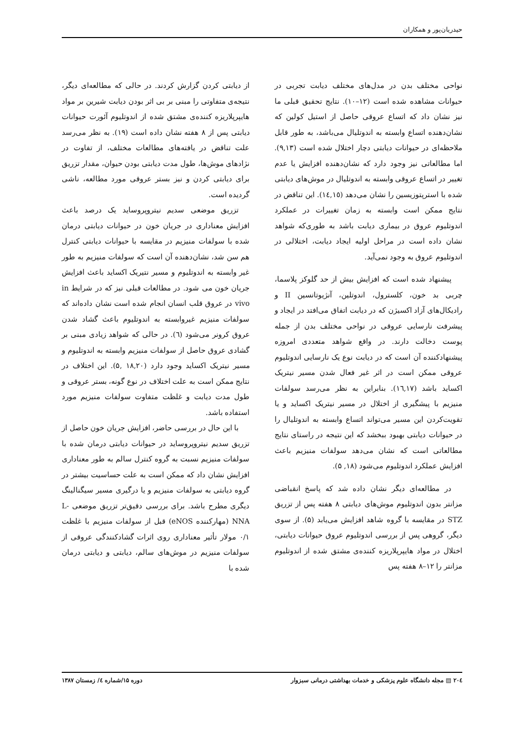حیدریان‌پور و همکاران
نواحی مختلف بدن در مدل‌های مختلف دیابت تجربی در حیوانات مشاهده شده است (۱۲–۱۰). نتایج تحقیق قبلی ما نیز نشان داد که اتساع عروقی حاصل از استیل کولین که نشان‌دهنده اتساع وابسته به اندوتلیال می‌باشد، به طور قابل ملاحظه‌ای در حیوانات دیابتی دچار اختلال شده است (۹,۱۳). اما مطالعاتی نیز وجود دارد که نشان‌دهنده افزایش یا عدم تغییر در اتساع عروقی وابسته به اندوتلیال در موش‌های دیابتی شده با استرپتوزیسین را نشان می‌دهد (۱٤,۱٥). این تناقض در نتایج ممکن است وابسته به زمان تغییرات در عملکرد اندوتلیوم عروق در بیماری دیابت باشد به طوری‌که شواهد نشان داده است در مراحل اولیه ایجاد دیابت، اختلالی در اندوتلیوم عروق به وجود نمی‌آید.
پیشنهاد شده است که افزایش بیش از حد گلوکز پلاسما، چربی بد خون، کلسترول، اندوتلین، آنژیوتانسین II و رادیکال‌های آزاد اکسیژن که در دیابت اتفاق می‌افتد در ایجاد و پیشرفت نارسایی عروقی در نواحی مختلف بدن از جمله پوست دخالت دارند. در واقع شواهد متعددی امروزه پیشنهادکننده آن است که در دیابت نوع یک نارسایی اندوتلیوم عروقی ممکن است در اثر غیر فعال شدن مسیر نیتریک اکساید باشد (۱٦,۱۷). بنابراین به نظر می‌رسد سولفات منیزیم با پیشگیری از اختلال در مسیر نیتریک اکساید و یا تقویت‌کردن این مسیر می‌تواند اتساع وابسته به اندوتلیال را در حیوانات دیابتی بهبود ببخشد که این نتیجه در راستای نتایج مطالعاتی است که نشان می‌دهد سولفات منیزیم باعث افزایش عملکرد اندوتلیوم می‌شود (۱۸, ۵).
در مطالعه‌ای دیگر نشان داده شد که پاسخ انقباضی مزانتر بدون اندوتلیوم موش‌های دیابتی ۸ هفته پس از تزریق STZ در مقایسه با گروه شاهد افزایش می‌یابد (۵). از سوی دیگر، گروهی پس از بررسی اندوتلیوم عروق حیوانات دیابتی، اختلال در مواد هایپرپلاریزه کننده‌ی مشتق شده از اندوتلیوم مزانتر را ۱۲–۸ هفته پس
از دیابتی کردن گزارش کردند. در حالی که مطالعه‌ای دیگر، نتیجه‌ی متفاوتی را مبنی بر بی اثر بودن دیابت شیرین بر مواد هایپرپلاریزه کننده‌ی مشتق شده از اندوتلیوم آئورت حیوانات دیابتی پس از ۸ هفته نشان داده است (۱۹). به نظر می‌رسد علت تناقض در یافته‌های مطالعات مختلف، از تفاوت در نژادهای موش‌ها، طول مدت دیابتی بودن حیوان، مقدار تزریق برای دیابتی کردن و نیز بستر عروقی مورد مطالعه، ناشی گردیده است.
تزریق موضعی سدیم نیتروپروساید یک درصد باعث افزایش معناداری در جریان خون در حیوانات دیابتی درمان شده با سولفات منیزیم در مقایسه با حیوانات دیابتی کنترل هم سن شد، نشان‌دهنده آن است که سولفات منیزیم به طور غیر وابسته به اندوتلیوم و مسیر نتیریک اکساید باعث افزایش جریان خون می شود. در مطالعات قبلی نیز که در شرایط in vivo در عروق قلب انسان انجام شده است نشان داده‌اند که سولفات منیزیم غیروابسته به اندوتلیوم باعث گشاد شدن عروق کرونر می‌شود (٦). در حالی که شواهد زیادی مبنی بر گشادی عروق حاصل از سولفات منیزیم وابسته به اندوتلیوم و مسیر نیتریک اکساید وجود دارد (۱۸,۲۰ ,۵). این اختلاف در نتایج ممکن است به علت اختلاف در نوع گونه، بستر عروقی و طول مدت دیابت و غلظت متفاوت سولفات منیزیم مورد استفاده باشد.
با این حال در بررسی حاضر، افزایش جریان خون حاصل از تزریق سدیم نیتروپروساید در حیوانات دیابتی درمان شده با سولفات منیزیم نسبت به گروه کنترل سالم به طور معناداری افزایش نشان داد که ممکن است به علت حساسیت بیشتر در گروه دیابتی به سولفات منیزیم و یا درگیری مسیر سیگنالینگ دیگری مطرح باشد. برای بررسی دقیق‌تر تزریق موضعی L-NNA (مهارکننده eNOS) قبل از سولفات منیزیم با غلظت ۰/۱ مولار تأثیر معناداری روی اثرات گشادکنندگی عروقی از سولفات منیزیم در موش‌های سالم، دیابتی و دیابتی درمان شده با
۲۰٤ ▤ مجله دانشگاه علوم پزشکی و خدمات بهداشتی درمانی سبزوار دوره ۱۵/شماره ٤/ زمستان ۱۳۸۷